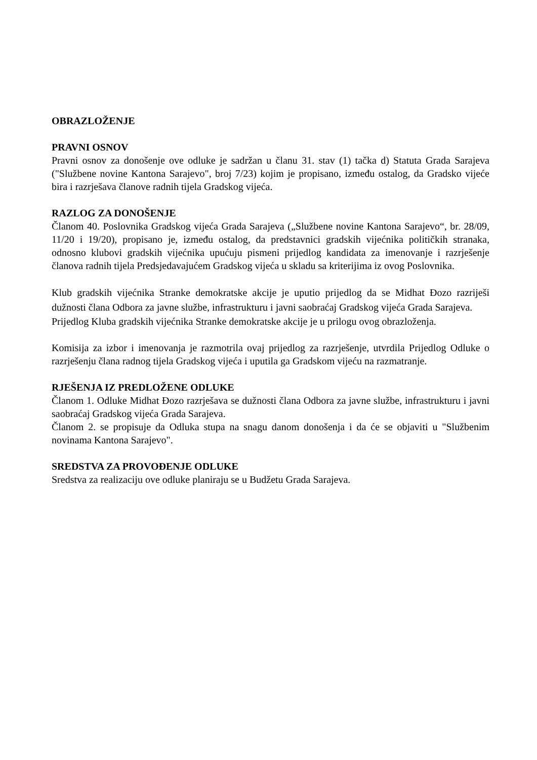OBRAZLOŽENJE
PRAVNI OSNOV
Pravni osnov za donošenje ove odluke je sadržan u članu 31. stav (1) tačka d) Statuta Grada Sarajeva ("Službene novine Kantona Sarajevo", broj 7/23) kojim je propisano, između ostalog, da Gradsko vijeće bira i razrješava članove radnih tijela Gradskog vijeća.
RAZLOG ZA DONOŠENJE
Članom 40. Poslovnika Gradskog vijeća Grada Sarajeva („Službene novine Kantona Sarajevo“, br. 28/09, 11/20 i 19/20), propisano je, između ostalog, da predstavnici gradskih vijećnika političkih stranaka, odnosno klubovi gradskih vijećnika upućuju pismeni prijedlog kandidata za imenovanje i razrješenje članova radnih tijela Predsjedavajućem Gradskog vijeća u skladu sa kriterijima iz ovog Poslovnika.
Klub gradskih vijećnika Stranke demokratske akcije je uputio prijedlog da se Midhat Đozo razriješi dužnosti člana Odbora za javne službe, infrastrukturu i javni saobraćaj Gradskog vijeća Grada Sarajeva.
Prijedlog Kluba gradskih vijećnika Stranke demokratske akcije je u prilogu ovog obrazloženja.
Komisija za izbor i imenovanja je razmotrila ovaj prijedlog za razrješenje, utvrdila Prijedlog Odluke o razrješenju člana radnog tijela Gradskog vijeća i uputila ga Gradskom vijeću na razmatranje.
RJEŠENJA IZ PREDLOŽENE ODLUKE
Članom 1. Odluke Midhat Đozo razrješava se dužnosti člana Odbora za javne službe, infrastrukturu i javni saobraćaj Gradskog vijeća Grada Sarajeva.
Članom 2. se propisuje da Odluka stupa na snagu danom donošenja i da će se objaviti u "Službenim novinama Kantona Sarajevo".
SREDSTVA ZA PROVOĐENJE ODLUKE
Sredstva za realizaciju ove odluke planiraju se u Budžetu Grada Sarajeva.